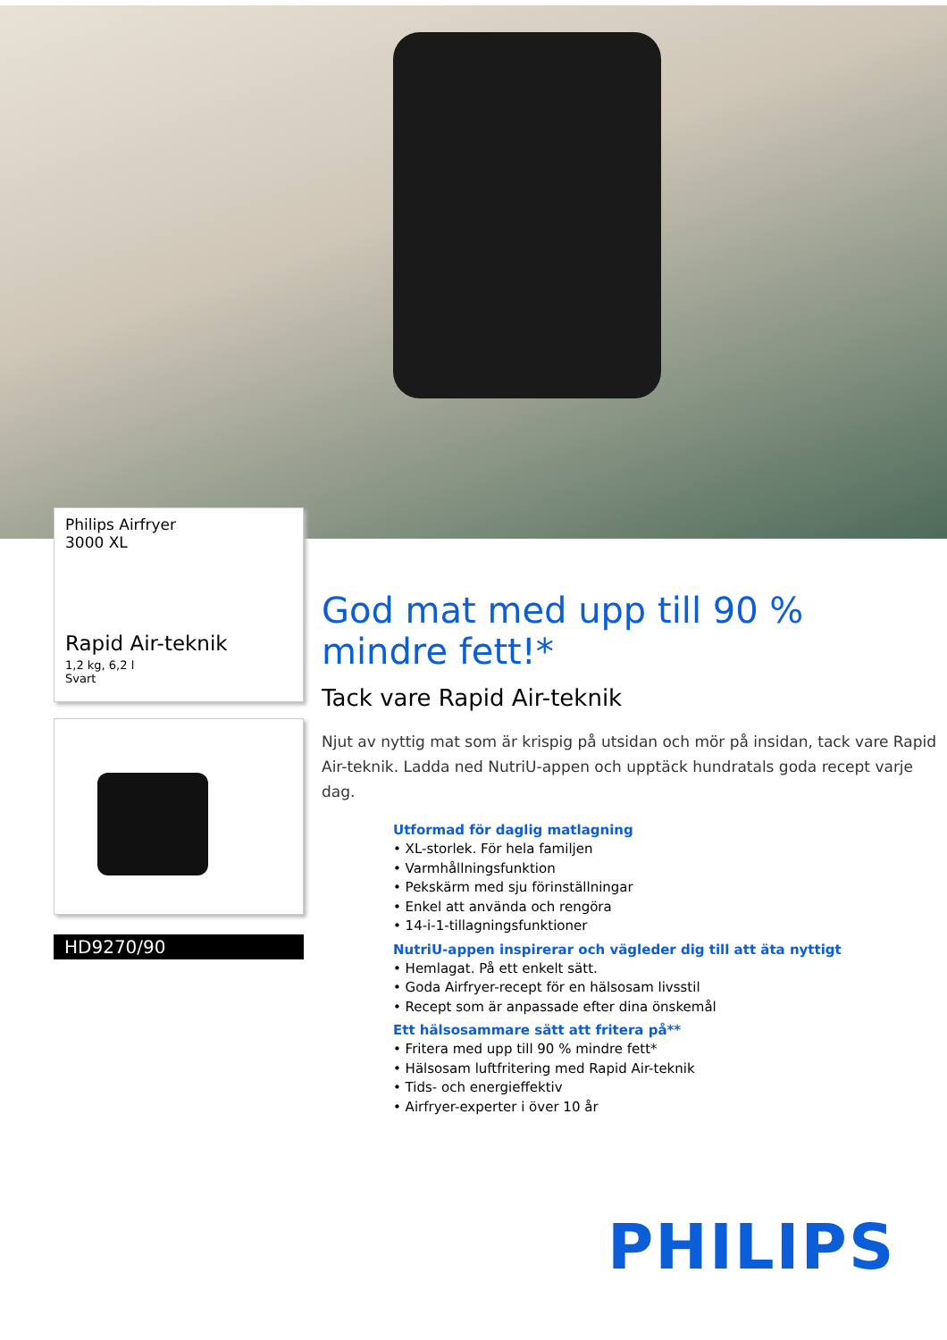Philips Airfryer
3000 XL
Rapid Air-teknik
1,2 kg, 6,2 l
Svart
HD9270/90
God mat med upp till 90 % mindre fett!*
Tack vare Rapid Air-teknik
Njut av nyttig mat som är krispig på utsidan och mör på insidan, tack vare Rapid Air-teknik. Ladda ned NutriU-appen och upptäck hundratals goda recept varje dag.
Utformad för daglig matlagning
• XL-storlek. För hela familjen
• Varmhållningsfunktion
• Pekskärm med sju förinställningar
• Enkel att använda och rengöra
• 14-i-1-tillagningsfunktioner
NutriU-appen inspirerar och vägleder dig till att äta nyttigt
• Hemlagat. På ett enkelt sätt.
• Goda Airfryer-recept för en hälsosam livsstil
• Recept som är anpassade efter dina önskemål
Ett hälsosammare sätt att fritera på**
• Fritera med upp till 90 % mindre fett*
• Hälsosam luftfritering med Rapid Air-teknik
• Tids- och energieffektiv
• Airfryer-experter i över 10 år
PHILIPS